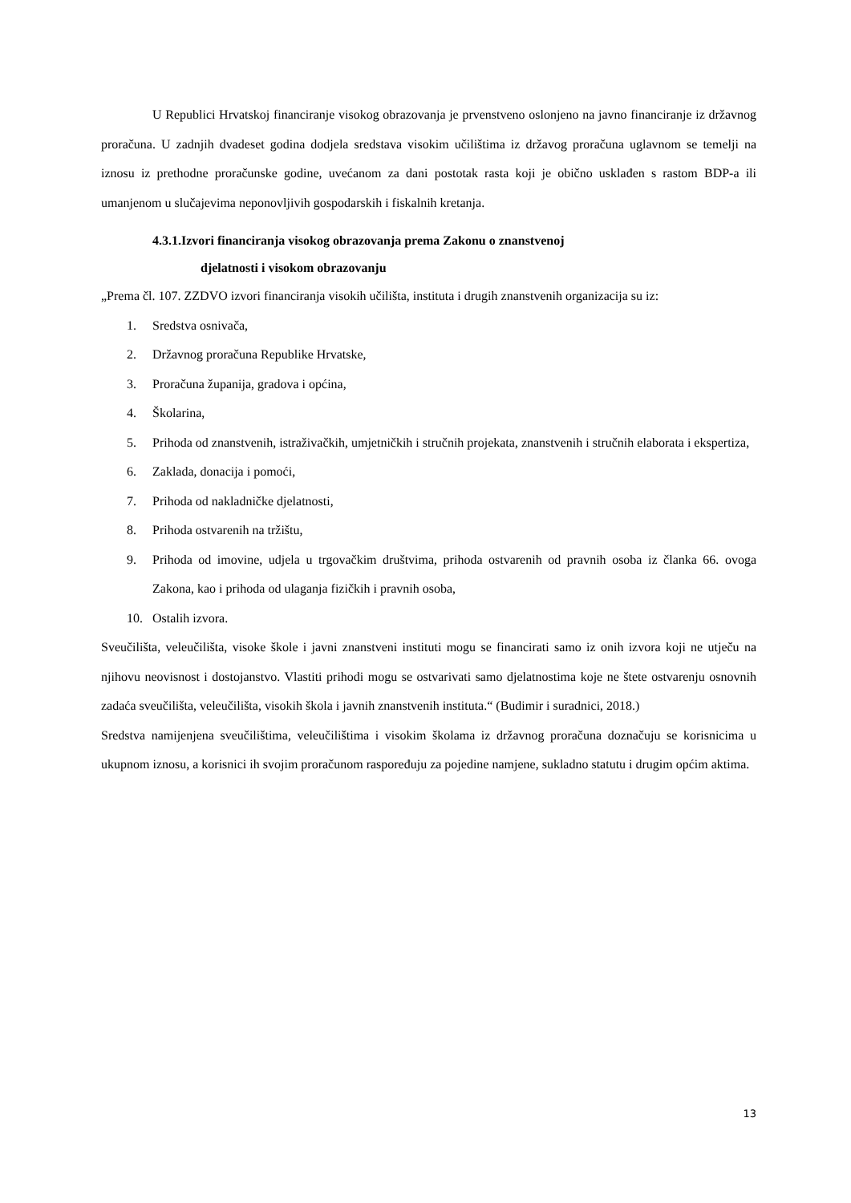U Republici Hrvatskoj financiranje visokog obrazovanja je prvenstveno oslonjeno na javno financiranje iz državnog proračuna. U zadnjih dvadeset godina dodjela sredstava visokim učilištima iz državog proračuna uglavnom se temelji na iznosu iz prethodne proračunske godine, uvećanom za dani postotak rasta koji je obično usklađen s rastom BDP-a ili umanjenom u slučajevima neponovljivih gospodarskih i fiskalnih kretanja.
4.3.1.Izvori financiranja visokog obrazovanja prema Zakonu o znanstvenoj
djelatnosti i visokom obrazovanju
„Prema čl. 107. ZZDVO izvori financiranja visokih učilišta, instituta i drugih znanstvenih organizacija su iz:
1. Sredstva osnivača,
2. Državnog proračuna Republike Hrvatske,
3. Proračuna županija, gradova i općina,
4. Školarina,
5. Prihoda od znanstvenih, istraživačkih, umjetničkih i stručnih projekata, znanstvenih i stručnih elaborata i ekspertiza,
6. Zaklada, donacija i pomoći,
7. Prihoda od nakladničke djelatnosti,
8. Prihoda ostvarenih na tržištu,
9. Prihoda od imovine, udjela u trgovačkim društvima, prihoda ostvarenih od pravnih osoba iz članka 66. ovoga Zakona, kao i prihoda od ulaganja fizičkih i pravnih osoba,
10. Ostalih izvora.
Sveučilišta, veleučilišta, visoke škole i javni znanstveni instituti mogu se financirati samo iz onih izvora koji ne utječu na njihovu neovisnost i dostojanstvo. Vlastiti prihodi mogu se ostvarivati samo djelatnostima koje ne štete ostvarenju osnovnih zadaća sveučilišta, veleučilišta, visokih škola i javnih znanstvenih instituta.“ (Budimir i suradnici, 2018.)
Sredstva namijenjena sveučilištima, veleučilištima i visokim školama iz državnog proračuna doznačuju se korisnicima u ukupnom iznosu, a korisnici ih svojim proračunom raspoređuju za pojedine namjene, sukladno statutu i drugim općim aktima.
13